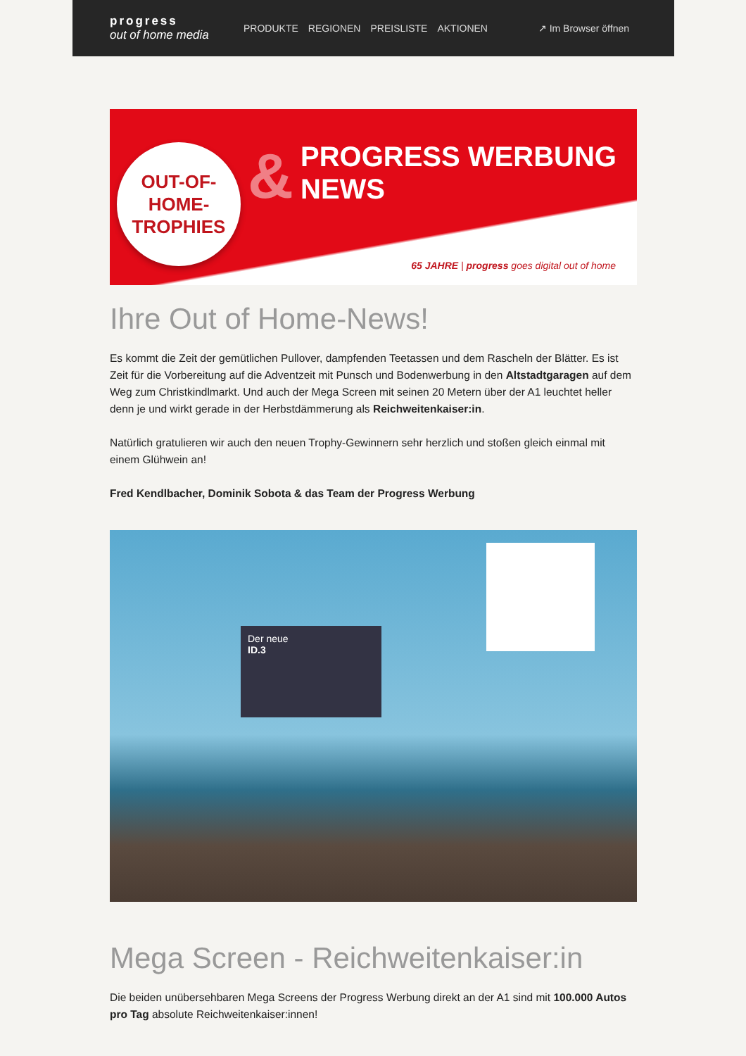progress
out of home media
PRODUKTE REGIONEN PREISLISTE AKTIONEN
↗ Im Browser öffnen
OUT-OF-
HOME-
TROPHIES
&
PROGRESS WERBUNG
NEWS
65 JAHRE | progress goes digital out of home
Ihre Out of Home-News!
Es kommt die Zeit der gemütlichen Pullover, dampfenden Teetassen und dem Rascheln der Blätter. Es ist Zeit für die Vorbereitung auf die Adventzeit mit Punsch und Bodenwerbung in den Altstadtgaragen auf dem Weg zum Christkindlmarkt. Und auch der Mega Screen mit seinen 20 Metern über der A1 leuchtet heller denn je und wirkt gerade in der Herbstdämmerung als Reichweitenkaiser:in.
Natürlich gratulieren wir auch den neuen Trophy-Gewinnern sehr herzlich und stoßen gleich einmal mit einem Glühwein an!
Fred Kendlbacher, Dominik Sobota & das Team der Progress Werbung
Der neue
ID.3
Mega Screen - Reichweitenkaiser:in
Die beiden unübersehbaren Mega Screens der Progress Werbung direkt an der A1 sind mit 100.000 Autos pro Tag absolute Reichweitenkaiser:innen!